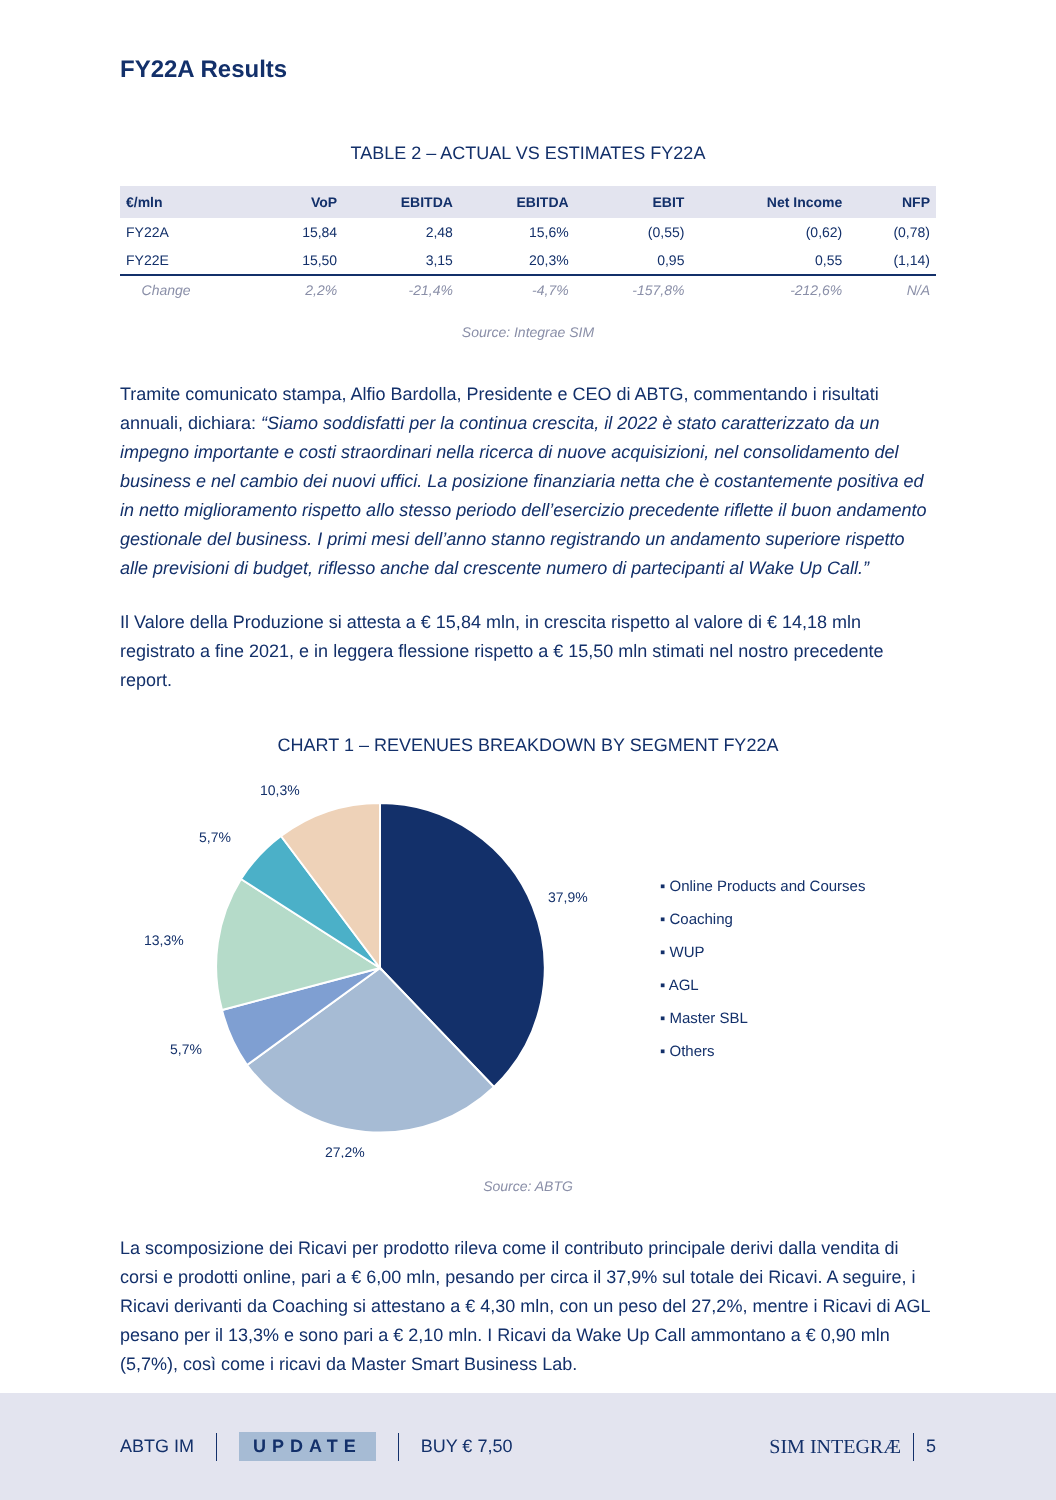FY22A Results
TABLE 2 – ACTUAL VS ESTIMATES FY22A
| €/mln | VoP | EBITDA | EBITDA | EBIT | Net Income | NFP |
| --- | --- | --- | --- | --- | --- | --- |
| FY22A | 15,84 | 2,48 | 15,6% | (0,55) | (0,62) | (0,78) |
| FY22E | 15,50 | 3,15 | 20,3% | 0,95 | 0,55 | (1,14) |
| Change | 2,2% | -21,4% | -4,7% | -157,8% | -212,6% | N/A |
Source: Integrae SIM
Tramite comunicato stampa, Alfio Bardolla, Presidente e CEO di ABTG, commentando i risultati annuali, dichiara: “Siamo soddisfatti per la continua crescita, il 2022 è stato caratterizzato da un impegno importante e costi straordinari nella ricerca di nuove acquisizioni, nel consolidamento del business e nel cambio dei nuovi uffici. La posizione finanziaria netta che è costantemente positiva ed in netto miglioramento rispetto allo stesso periodo dell’esercizio precedente riflette il buon andamento gestionale del business. I primi mesi dell’anno stanno registrando un andamento superiore rispetto alle previsioni di budget, riflesso anche dal crescente numero di partecipanti al Wake Up Call.”
Il Valore della Produzione si attesta a € 15,84 mln, in crescita rispetto al valore di € 14,18 mln registrato a fine 2021, e in leggera flessione rispetto a € 15,50 mln stimati nel nostro precedente report.
CHART 1 – REVENUES BREAKDOWN BY SEGMENT FY22A
37,9%
27,2%
5,7%
13,3%
5,7%
10,3%
▪ Online Products and Courses
▪ Coaching
▪ WUP
▪ AGL
▪ Master SBL
▪ Others
Source: ABTG
La scomposizione dei Ricavi per prodotto rileva come il contributo principale derivi dalla vendita di corsi e prodotti online, pari a € 6,00 mln, pesando per circa il 37,9% sul totale dei Ricavi. A seguire, i Ricavi derivanti da Coaching si attestano a € 4,30 mln, con un peso del 27,2%, mentre i Ricavi di AGL pesano per il 13,3% e sono pari a € 2,10 mln. I Ricavi da Wake Up Call ammontano a € 0,90 mln (5,7%), così come i ricavi da Master Smart Business Lab.
ABTG IM UPDATE BUY € 7,50 SIM INTEGRÆ 5